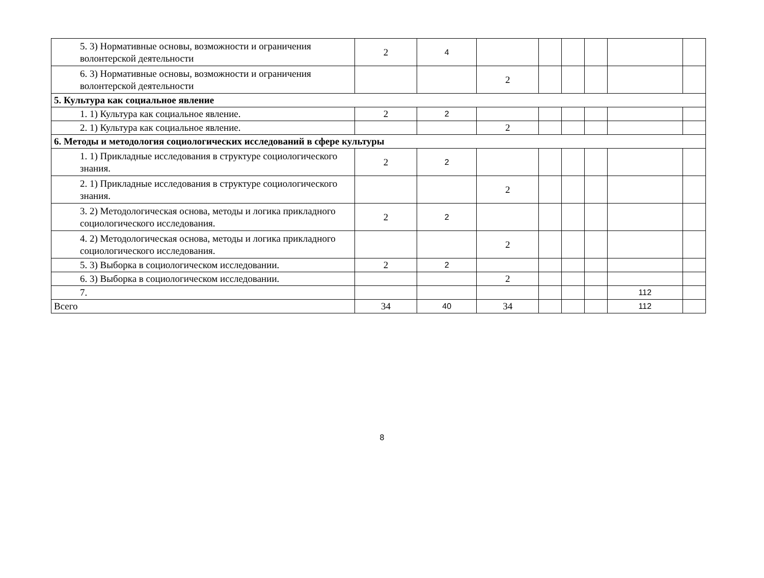| 5. 3) Нормативные основы, возможности и ограничения волонтерской деятельности | 2 | 4 | | | | | | |
| 6. 3) Нормативные основы, возможности и ограничения волонтерской деятельности | | | 2 | | | | | |
| 5. Культура как социальное явление | | | | | | | | |
| 1. 1) Культура как социальное явление. | 2 | 2 | | | | | | |
| 2. 1) Культура как социальное явление. | | | 2 | | | | | |
| 6. Методы и методология социологических исследований в сфере культуры | | | | | | | | |
| 1. 1) Прикладные исследования в структуре социологического знания. | 2 | 2 | | | | | | |
| 2. 1) Прикладные исследования в структуре социологического знания. | | | 2 | | | | | |
| 3. 2) Методологическая основа, методы и логика прикладного социологического исследования. | 2 | 2 | | | | | | |
| 4. 2) Методологическая основа, методы и логика прикладного социологического исследования. | | | 2 | | | | | |
| 5. 3) Выборка в социологическом исследовании. | 2 | 2 | | | | | | |
| 6. 3) Выборка в социологическом исследовании. | | | 2 | | | | | |
| 7. | | | | | | | 112 | |
| Всего | 34 | 40 | 34 | | | | 112 | |
8